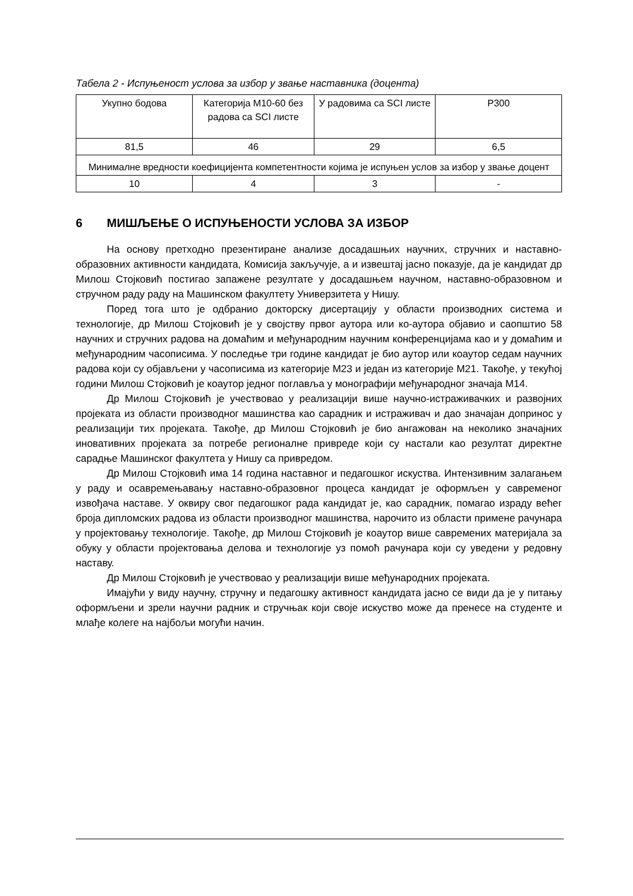Табела 2 - Испуњеност услова за избор у звање наставника (доцента)
| Укупно бодова | Категорија М10-60 без радова са SCI листе | У радовима са SCI листе | Р300 |
| 81,5 | 46 | 29 | 6,5 |
| Минималне вредности коефицијента компетентности којима је испуњен услов за избор у звање доцент | | | |
| 10 | 4 | 3 | - |
6 МИШЉЕЊЕ О ИСПУЊЕНОСТИ УСЛОВА ЗА ИЗБОР
На основу претходно презентиране анализе досадашњих научних, стручних и наставно-образовних активности кандидата, Комисија закључује, а и извештај јасно показује, да је кандидат др Милош Стојковић постигао запажене резултате у досадашњем научном, наставно-образовном и стручном раду раду на Машинском факултету Универзитета у Нишу.
Поред тога што је одбранио докторску дисертацију у области производних система и технологије, др Милош Стојковић је у својству првог аутора или ко-аутора објавио и саопштио 58 научних и стручних радова на домаћим и међународним научним конференцијама као и у домаћим и међународним часописима. У последње три године кандидат је био аутор или коаутор седам научних радова који су објављени у часописима из категорије М23 и један из категорије М21. Такође, у текућој години Милош Стојковић је коаутор једног поглавља у монографији међународног значаја М14.
Др Милош Стојковић је учествовао у реализацији више научно-истраживачких и развојних пројеката из области производног машинства као сарадник и истраживач и дао значајан допринос у реализацији тих пројеката. Такође, др Милош Стојковић је био ангажован на неколико значајних иновативних пројеката за потребе регионалне привреде који су настали као резултат директне сарадње Машинског факултета у Нишу са привредом.
Др Милош Стојковић има 14 година наставног и педагошког искуства. Интензивним залагањем у раду и осавремењавању наставно-образовног процеса кандидат је оформљен у савременог извођача наставе. У оквиру свог педагошког рада кандидат је, као сарадник, помагао израду већег броја дипломских радова из области производног машинства, нарочито из области примене рачунара у пројектовању технологије. Такође, др Милош Стојковић је коаутор више савремених материјала за обуку у области пројектовања делова и технологије уз помоћ рачунара који су уведени у редовну наставу.
Др Милош Стојковић је учествовао у реализацији више међународних пројеката.
Имајући у виду научну, стручну и педагошку активност кандидата јасно се види да је у питању оформљени и зрели научни радник и стручњак који своје искуство може да пренесе на студенте и млађе колеге на најбољи могући начин.